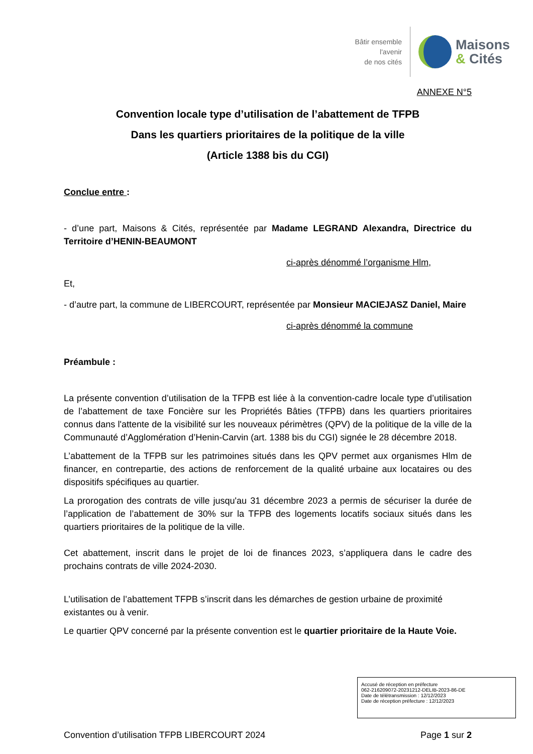Bâtir ensemble
l'avenir
de nos cités
Maisons
& Cités
ANNEXE N°5
Convention locale type d’utilisation de l’abattement de TFPB
Dans les quartiers prioritaires de la politique de la ville
(Article 1388 bis du CGI)
Conclue entre :
- d’une part, Maisons & Cités, représentée par Madame LEGRAND Alexandra, Directrice du Territoire d’HENIN-BEAUMONT
ci-après dénommé l’organisme Hlm,
Et,
- d’autre part, la commune de LIBERCOURT, représentée par Monsieur MACIEJASZ Daniel, Maire
ci-après dénommé la commune
Préambule :
La présente convention d’utilisation de la TFPB est liée à la convention-cadre locale type d’utilisation de l’abattement de taxe Foncière sur les Propriétés Bâties (TFPB) dans les quartiers prioritaires connus dans l'attente de la visibilité sur les nouveaux périmètres (QPV) de la politique de la ville de la Communauté d’Agglomération d’Henin-Carvin (art. 1388 bis du CGI) signée le 28 décembre 2018.
L’abattement de la TFPB sur les patrimoines situés dans les QPV permet aux organismes Hlm de financer, en contrepartie, des actions de renforcement de la qualité urbaine aux locataires ou des dispositifs spécifiques au quartier.
La prorogation des contrats de ville jusqu'au 31 décembre 2023 a permis de sécuriser la durée de l’application de l’abattement de 30% sur la TFPB des logements locatifs sociaux situés dans les quartiers prioritaires de la politique de la ville.
Cet abattement, inscrit dans le projet de loi de finances 2023, s’appliquera dans le cadre des prochains contrats de ville 2024-2030.
L’utilisation de l’abattement TFPB s’inscrit dans les démarches de gestion urbaine de proximité existantes ou à venir.
Le quartier QPV concerné par la présente convention est le quartier prioritaire de la Haute Voie.
Accusé de réception en préfecture
062-216209072-20231212-DELIB-2023-86-DE
Date de télétransmission : 12/12/2023
Date de réception préfecture : 12/12/2023
Convention d’utilisation TFPB LIBERCOURT 2024 Page 1 sur 2